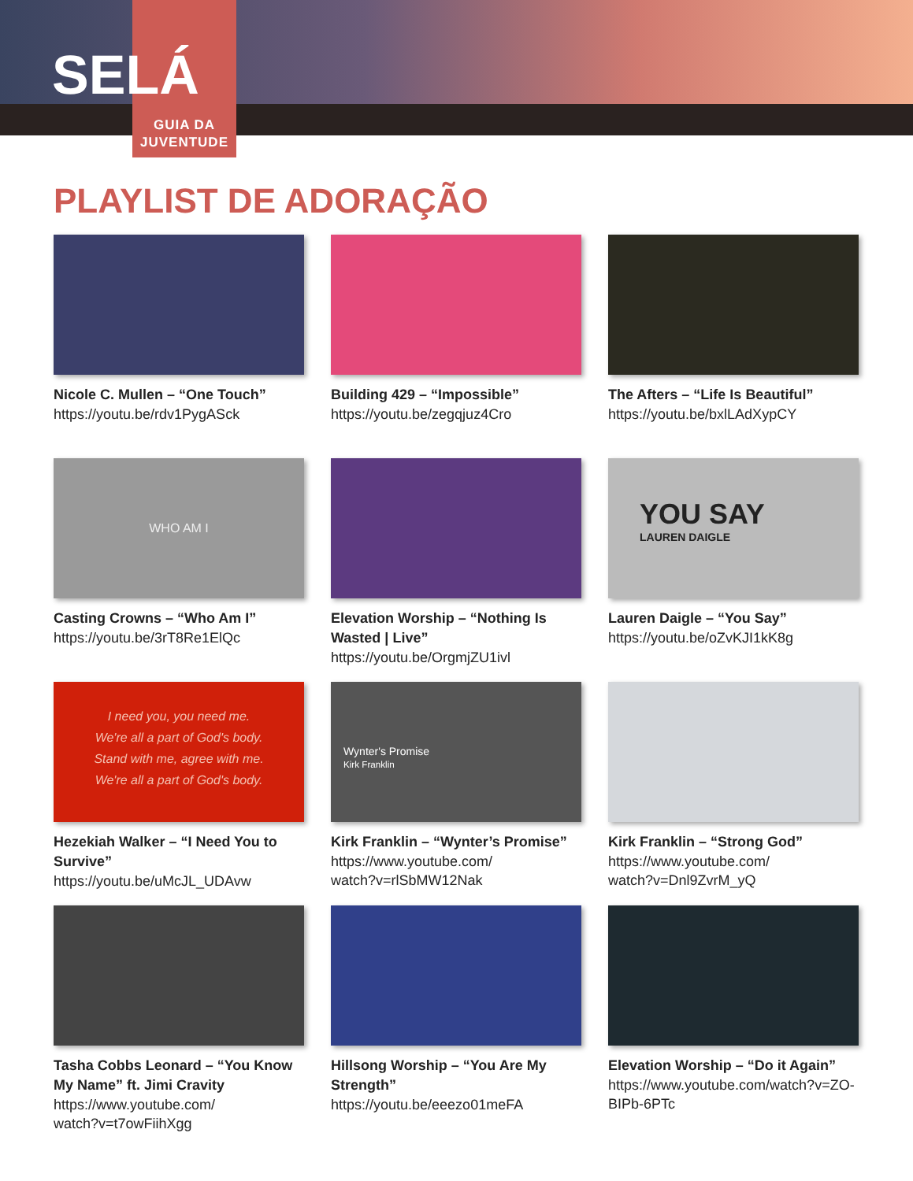SELÁ
GUIA DA
JUVENTUDE
PLAYLIST DE ADORAÇÃO
Nicole C. Mullen – “One Touch”
https://youtu.be/rdv1PygASck
Building 429 – “Impossible”
https://youtu.be/zegqjuz4Cro
The Afters – “Life Is Beautiful”
https://youtu.be/bxlLAdXypCY
WHO AM I
Casting Crowns – “Who Am I”
https://youtu.be/3rT8Re1ElQc
Elevation Worship – “Nothing Is Wasted | Live”
https://youtu.be/OrgmjZU1ivl
YOU SAY
LAUREN DAIGLE
Lauren Daigle – “You Say”
https://youtu.be/oZvKJI1kK8g
I need you, you need me.
We're all a part of God's body.
Stand with me, agree with me.
We're all a part of God's body.
Hezekiah Walker – “I Need You to Survive”
https://youtu.be/uMcJL_UDAvw
Wynter's Promise
Kirk Franklin
Kirk Franklin – “Wynter’s Promise”
https://www.youtube.com/
watch?v=rlSbMW12Nak
Kirk Franklin – “Strong God”
https://www.youtube.com/
watch?v=Dnl9ZvrM_yQ
Tasha Cobbs Leonard – “You Know My Name” ft. Jimi Cravity
https://www.youtube.com/
watch?v=t7owFiihXgg
Hillsong Worship – “You Are My Strength”
https://youtu.be/eeezo01meFA
Elevation Worship – “Do it Again”
https://www.youtube.com/watch?v=ZO-BIPb-6PTc